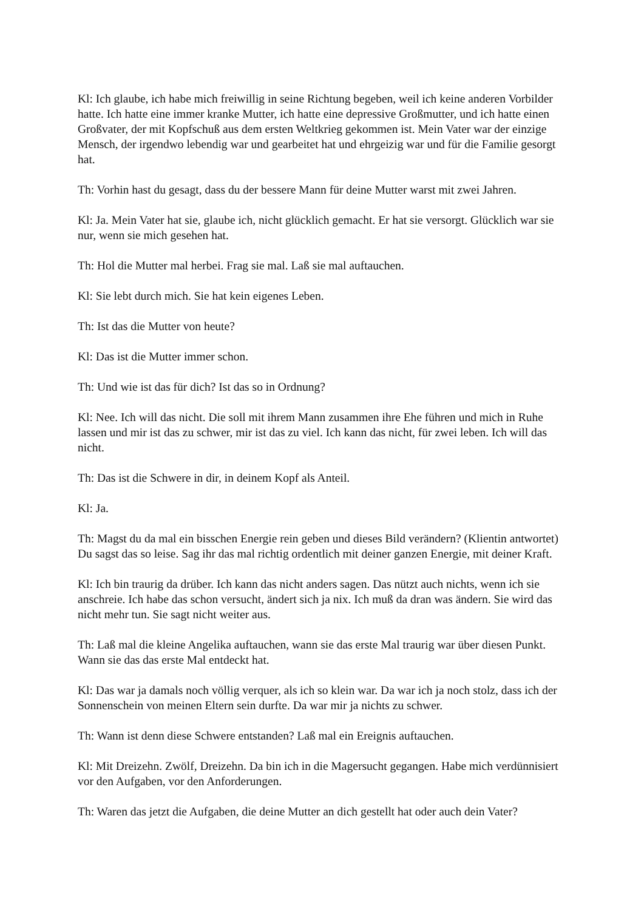Kl: Ich glaube, ich habe mich freiwillig in seine Richtung begeben, weil ich keine anderen Vorbilder hatte. Ich hatte eine immer kranke Mutter, ich hatte eine depressive Großmutter, und ich hatte einen Großvater, der mit Kopfschuß aus dem ersten Weltkrieg gekommen ist. Mein Vater war der einzige Mensch, der irgendwo lebendig war und gearbeitet hat und ehrgeizig war und für die Familie gesorgt hat.
Th: Vorhin hast du gesagt, dass du der bessere Mann für deine Mutter warst mit zwei Jahren.
Kl: Ja. Mein Vater hat sie, glaube ich, nicht glücklich gemacht. Er hat sie versorgt. Glücklich war sie nur, wenn sie mich gesehen hat.
Th: Hol die Mutter mal herbei. Frag sie mal. Laß sie mal auftauchen.
Kl: Sie lebt durch mich. Sie hat kein eigenes Leben.
Th: Ist das die Mutter von heute?
Kl: Das ist die Mutter immer schon.
Th: Und wie ist das für dich? Ist das so in Ordnung?
Kl: Nee. Ich will das nicht. Die soll mit ihrem Mann zusammen ihre Ehe führen und mich in Ruhe lassen und mir ist das zu schwer, mir ist das zu viel. Ich kann das nicht, für zwei leben. Ich will das nicht.
Th: Das ist die Schwere in dir, in deinem Kopf als Anteil.
Kl: Ja.
Th: Magst du da mal ein bisschen Energie rein geben und dieses Bild verändern? (Klientin antwortet) Du sagst das so leise. Sag ihr das mal richtig ordentlich mit deiner ganzen Energie, mit deiner Kraft.
Kl: Ich bin traurig da drüber. Ich kann das nicht anders sagen. Das nützt auch nichts, wenn ich sie anschreie. Ich habe das schon versucht, ändert sich ja nix. Ich muß da dran was ändern. Sie wird das nicht mehr tun. Sie sagt nicht weiter aus.
Th: Laß mal die kleine Angelika auftauchen, wann sie das erste Mal traurig war über diesen Punkt. Wann sie das das erste Mal entdeckt hat.
Kl: Das war ja damals noch völlig verquer, als ich so klein war. Da war ich ja noch stolz, dass ich der Sonnenschein von meinen Eltern sein durfte. Da war mir ja nichts zu schwer.
Th: Wann ist denn diese Schwere entstanden? Laß mal ein Ereignis auftauchen.
Kl: Mit Dreizehn. Zwölf, Dreizehn. Da bin ich in die Magersucht gegangen. Habe mich verdünnisiert vor den Aufgaben, vor den Anforderungen.
Th: Waren das jetzt die Aufgaben, die deine Mutter an dich gestellt hat oder auch dein Vater?